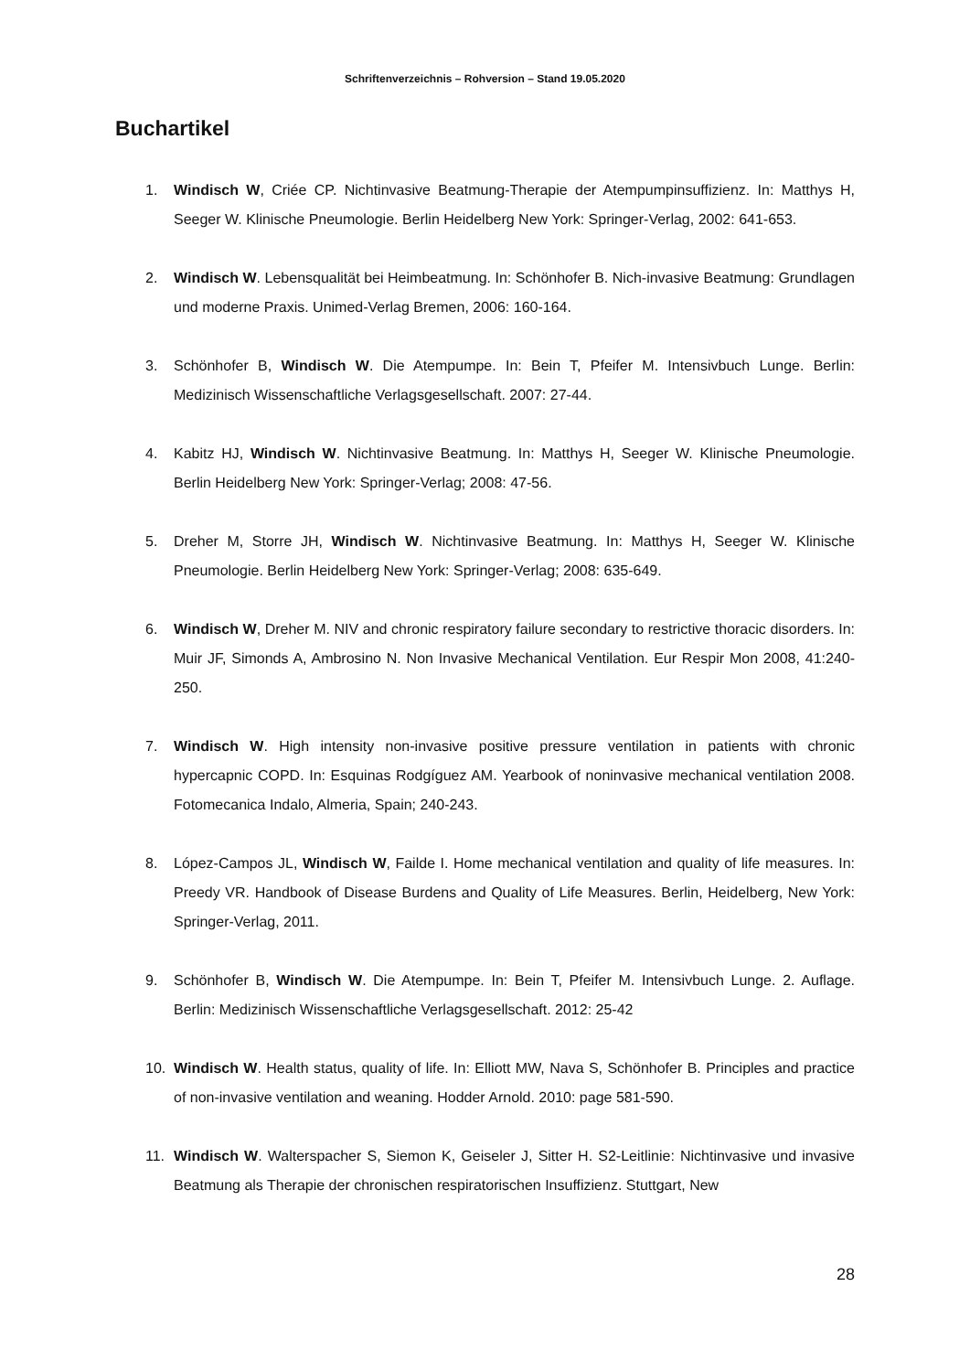Schriftenverzeichnis – Rohversion – Stand 19.05.2020
Buchartikel
1. Windisch W, Criée CP. Nichtinvasive Beatmung-Therapie der Atempumpinsuffizienz. In: Matthys H, Seeger W. Klinische Pneumologie. Berlin Heidelberg New York: Springer-Verlag, 2002: 641-653.
2. Windisch W. Lebensqualität bei Heimbeatmung. In: Schönhofer B. Nich-invasive Beatmung: Grundlagen und moderne Praxis. Unimed-Verlag Bremen, 2006: 160-164.
3. Schönhofer B, Windisch W. Die Atempumpe. In: Bein T, Pfeifer M. Intensivbuch Lunge. Berlin: Medizinisch Wissenschaftliche Verlagsgesellschaft. 2007: 27-44.
4. Kabitz HJ, Windisch W. Nichtinvasive Beatmung. In: Matthys H, Seeger W. Klinische Pneumologie. Berlin Heidelberg New York: Springer-Verlag; 2008: 47-56.
5. Dreher M, Storre JH, Windisch W. Nichtinvasive Beatmung. In: Matthys H, Seeger W. Klinische Pneumologie. Berlin Heidelberg New York: Springer-Verlag; 2008: 635-649.
6. Windisch W, Dreher M. NIV and chronic respiratory failure secondary to restrictive thoracic disorders. In: Muir JF, Simonds A, Ambrosino N. Non Invasive Mechanical Ventilation. Eur Respir Mon 2008, 41:240-250.
7. Windisch W. High intensity non-invasive positive pressure ventilation in patients with chronic hypercapnic COPD. In: Esquinas Rodgíguez AM. Yearbook of noninvasive mechanical ventilation 2008. Fotomecanica Indalo, Almeria, Spain; 240-243.
8. López-Campos JL, Windisch W, Failde I. Home mechanical ventilation and quality of life measures. In: Preedy VR. Handbook of Disease Burdens and Quality of Life Measures. Berlin, Heidelberg, New York: Springer-Verlag, 2011.
9. Schönhofer B, Windisch W. Die Atempumpe. In: Bein T, Pfeifer M. Intensivbuch Lunge. 2. Auflage. Berlin: Medizinisch Wissenschaftliche Verlagsgesellschaft. 2012: 25-42
10. Windisch W. Health status, quality of life. In: Elliott MW, Nava S, Schönhofer B. Principles and practice of non-invasive ventilation and weaning. Hodder Arnold. 2010: page 581-590.
11. Windisch W. Walterspacher S, Siemon K, Geiseler J, Sitter H. S2-Leitlinie: Nichtinvasive und invasive Beatmung als Therapie der chronischen respiratorischen Insuffizienz. Stuttgart, New
28